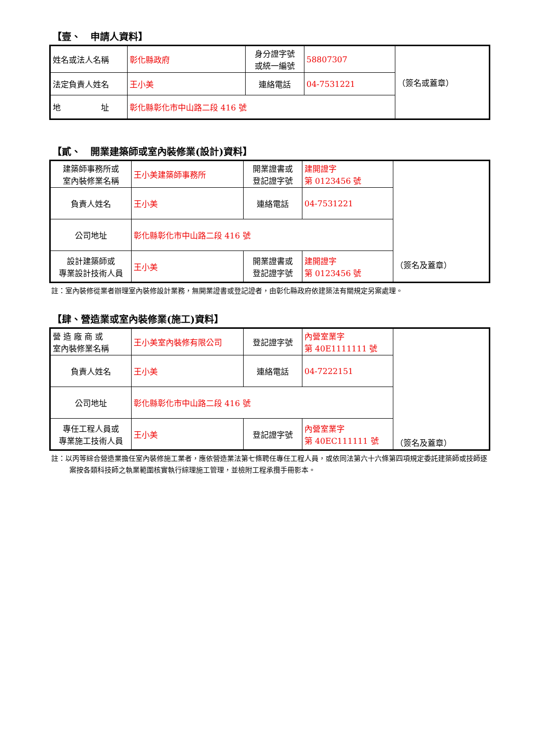【壹、　申請人資料】
| 姓名或法人名稱 | 彰化縣政府 | 身分證字號 或統一編號 | 58807307 | （簽名或蓋章） |
| 法定負責人姓名 | 王小美 | 連絡電話 | 04-7531221 | |
| 地 址 | 彰化縣彰化市中山路二段 416 號 | | | |
【貳、　開業建築師或室內裝修業(設計)資料】
| 建築師事務所或 室內裝修業名稱 | 王小美建築師事務所 | 開業證書或 登記證字號 | 建開證字 第 0123456 號 | （簽名及蓋章） |
| 負責人姓名 | 王小美 | 連絡電話 | 04-7531221 | |
| 公司地址 | 彰化縣彰化市中山路二段 416 號 | | | |
| 設計建築師或 專業設計技術人員 | 王小美 | 開業證書或 登記證字號 | 建開證字 第 0123456 號 | |
註：室內裝修從業者辦理室內裝修設計業務，無開業證書或登記證者，由彰化縣政府依建築法有關規定另案處理。
【肆、營造業或室內裝修業(施工)資料】
| 營 造 廠 商 或 室內裝修業名稱 | 王小美室內裝修有限公司 | 登記證字號 | 內營室業字 第 40E1111111 號 | （簽名及蓋章） |
| 負責人姓名 | 王小美 | 連絡電話 | 04-7222151 | |
| 公司地址 | 彰化縣彰化市中山路二段 416 號 | | | |
| 專任工程人員或 專業施工技術人員 | 王小美 | 登記證字號 | 內營室業字 第 40EC111111 號 | |
註：以丙等綜合營造業擔任室內裝修施工業者，應依營造業法第七條聘任專任工程人員，或依同法第六十六條第四項規定委託建築師或技師逐案按各類科技師之執業範圍核實執行綜理施工管理，並檢附工程承攬手冊影本。